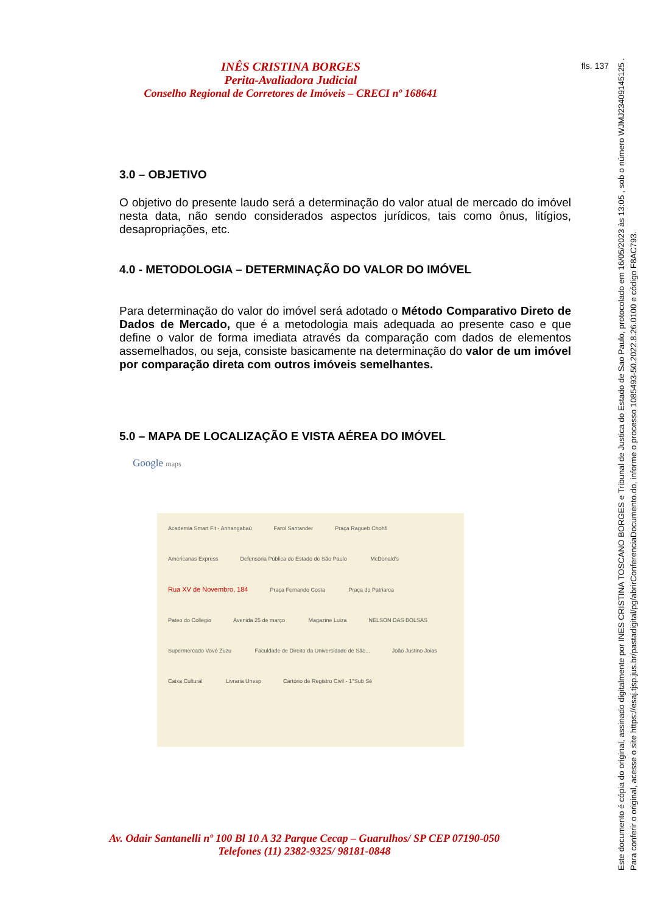INÊS CRISTINA BORGES
Perita-Avaliadora Judicial
Conselho Regional de Corretores de Imóveis – CRECI nº 168641
fls. 137
3.0 – OBJETIVO
O objetivo do presente laudo será a determinação do valor atual de mercado do imóvel nesta data, não sendo considerados aspectos jurídicos, tais como ônus, litígios, desapropriações, etc.
4.0 - METODOLOGIA – DETERMINAÇÃO DO VALOR DO IMÓVEL
Para determinação do valor do imóvel será adotado o Método Comparativo Direto de Dados de Mercado, que é a metodologia mais adequada ao presente caso e que define o valor de forma imediata através da comparação com dados de elementos assemelhados, ou seja, consiste basicamente na determinação do valor de um imóvel por comparação direta com outros imóveis semelhantes.
5.0 – MAPA DE LOCALIZAÇÃO E VISTA AÉREA DO IMÓVEL
Google maps
Academia Smart Fit - Anhangabaú Farol Santander Praça Ragueb Chohfi Americanas Express Defensoria Pública do Estado de São Paulo McDonald's Rua XV de Novembro, 184 Praça Fernando Costa Praça do Patriarca Pateo do Collegio Avenida 25 de março Magazine Luiza NELSON DAS BOLSAS Supermercado Vovó Zuzu Faculdade de Direito da Universidade de São... João Justino Joias Caixa Cultural Livraria Unesp Cartório de Registro Civil - 1°Sub Sé
Av. Odair Santanelli nº 100 Bl 10 A 32 Parque Cecap – Guarulhos/ SP CEP 07190-050
Telefones (11) 2382-9325/ 98181-0848
Este documento é cópia do original, assinado digitalmente por INES CRISTINA TOSCANO BORGES e Tribunal de Justica do Estado de Sao Paulo, protocolado em 16/05/2023 às 13:05 , sob o número WJMJ23409145125 .
Para conferir o original, acesse o site https://esaj.tjsp.jus.br/pastadigital/pg/abrirConferenciaDocumento.do, informe o processo 1085493-50.2022.8.26.0100 e código F8AC793.